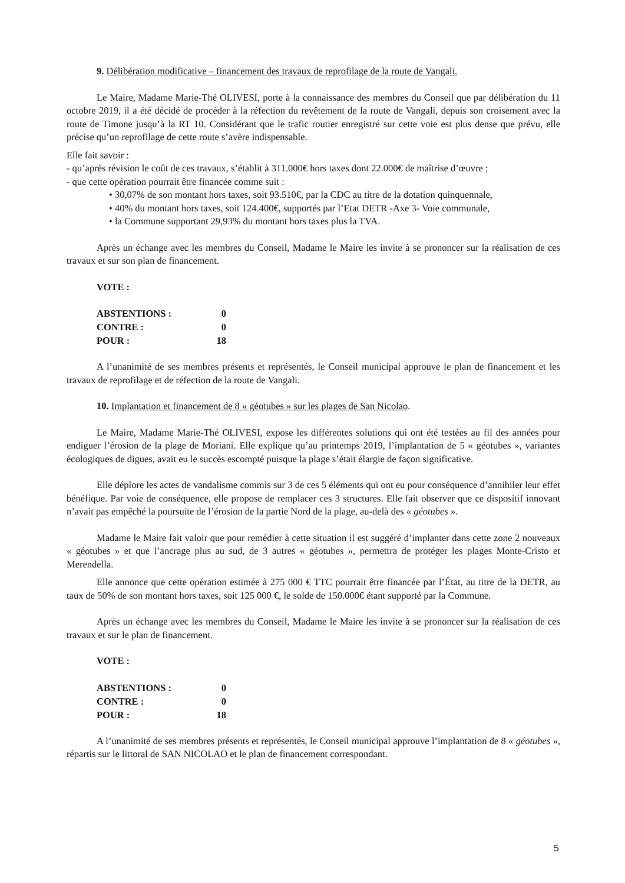9. Délibération modificative – financement des travaux de reprofilage de la route de Vangali.
Le Maire, Madame Marie-Thé OLIVESI, porte à la connaissance des membres du Conseil que par délibération du 11 octobre 2019, il a été décidé de procéder à la réfection du revêtement de la route de Vangali, depuis son croisement avec la route de Timone jusqu’à la RT 10. Considérant que le trafic routier enregistré sur cette voie est plus dense que prévu, elle précise qu’un reprofilage de cette route s’avère indispensable.
Elle fait savoir :
- qu’après révision le coût de ces travaux, s’établit à 311.000€ hors taxes dont 22.000€ de maîtrise d’œuvre ;
- que cette opération pourrait être financée comme suit :
• 30,07% de son montant hors taxes, soit 93.510€, par la CDC au titre de la dotation quinquennale,
• 40% du montant hors taxes, soit 124.400€, supportés par l’Etat DETR -Axe 3- Voie communale,
• la Commune supportant 29,93% du montant hors taxes plus la TVA.
Après un échange avec les membres du Conseil, Madame le Maire les invite à se prononcer sur la réalisation de ces travaux et sur son plan de financement.
VOTE :
| ABSTENTIONS : | 0 |
| CONTRE : | 0 |
| POUR : | 18 |
A l’unanimité de ses membres présents et représentés, le Conseil municipal approuve le plan de financement et les travaux de reprofilage et de réfection de la route de Vangali.
10. Implantation et financement de 8 « géotubes » sur les plages de San Nicolao.
Le Maire, Madame Marie-Thé OLIVESI, expose les différentes solutions qui ont été testées au fil des années pour endiguer l’érosion de la plage de Moriani. Elle explique qu’au printemps 2019, l’implantation de 5 « géotubes », variantes écologiques de digues, avait eu le succès escompté puisque la plage s’était élargie de façon significative.
Elle déplore les actes de vandalisme commis sur 3 de ces 5 éléments qui ont eu pour conséquence d’annihiler leur effet bénéfique. Par voie de conséquence, elle propose de remplacer ces 3 structures. Elle fait observer que ce dispositif innovant n’avait pas empêché la poursuite de l’érosion de la partie Nord de la plage, au-delà des « géotubes ».
Madame le Maire fait valoir que pour remédier à cette situation il est suggéré d’implanter dans cette zone 2 nouveaux « géotubes » et que l’ancrage plus au sud, de 3 autres « géotubes », permettra de protéger les plages Monte-Cristo et Merendella.
Elle annonce que cette opération estimée à 275 000 € TTC pourrait être financée par l’État, au titre de la DETR, au taux de 50% de son montant hors taxes, soit 125 000 €, le solde de 150.000€ étant supporté par la Commune.
Après un échange avec les membres du Conseil, Madame le Maire les invite à se prononcer sur la réalisation de ces travaux et sur le plan de financement.
VOTE :
| ABSTENTIONS : | 0 |
| CONTRE : | 0 |
| POUR : | 18 |
A l’unanimité de ses membres présents et représentés, le Conseil municipal approuve l’implantation de 8 « géotubes », répartis sur le littoral de SAN NICOLAO et le plan de financement correspondant.
5